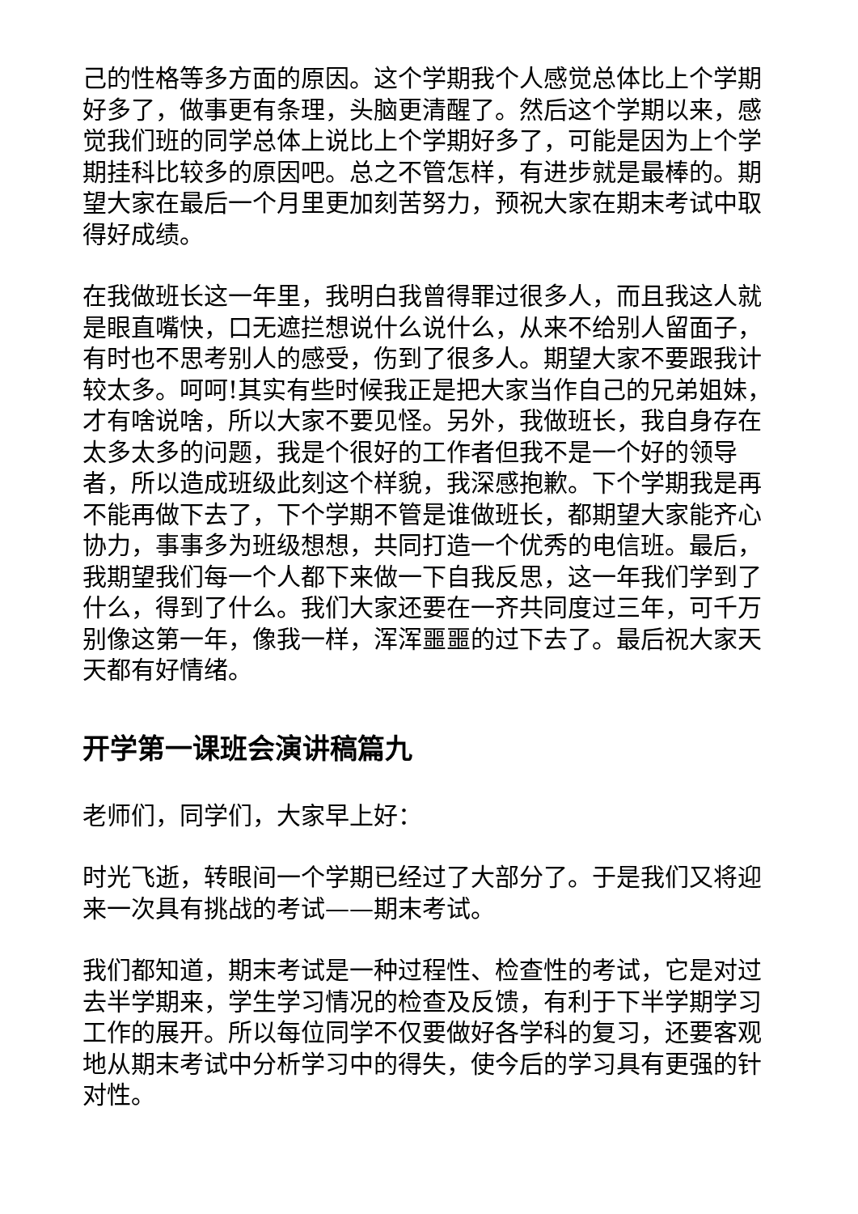己的性格等多方面的原因。这个学期我个人感觉总体比上个学期好多了，做事更有条理，头脑更清醒了。然后这个学期以来，感觉我们班的同学总体上说比上个学期好多了，可能是因为上个学期挂科比较多的原因吧。总之不管怎样，有进步就是最棒的。期望大家在最后一个月里更加刻苦努力，预祝大家在期末考试中取得好成绩。
在我做班长这一年里，我明白我曾得罪过很多人，而且我这人就是眼直嘴快，口无遮拦想说什么说什么，从来不给别人留面子，有时也不思考别人的感受，伤到了很多人。期望大家不要跟我计较太多。呵呵!其实有些时候我正是把大家当作自己的兄弟姐妹，才有啥说啥，所以大家不要见怪。另外，我做班长，我自身存在太多太多的问题，我是个很好的工作者但我不是一个好的领导者，所以造成班级此刻这个样貌，我深感抱歉。下个学期我是再不能再做下去了，下个学期不管是谁做班长，都期望大家能齐心协力，事事多为班级想想，共同打造一个优秀的电信班。最后，我期望我们每一个人都下来做一下自我反思，这一年我们学到了什么，得到了什么。我们大家还要在一齐共同度过三年，可千万别像这第一年，像我一样，浑浑噩噩的过下去了。最后祝大家天天都有好情绪。
开学第一课班会演讲稿篇九
老师们，同学们，大家早上好：
时光飞逝，转眼间一个学期已经过了大部分了。于是我们又将迎来一次具有挑战的考试——期末考试。
我们都知道，期末考试是一种过程性、检查性的考试，它是对过去半学期来，学生学习情况的检查及反馈，有利于下半学期学习工作的展开。所以每位同学不仅要做好各学科的复习，还要客观地从期末考试中分析学习中的得失，使今后的学习具有更强的针对性。